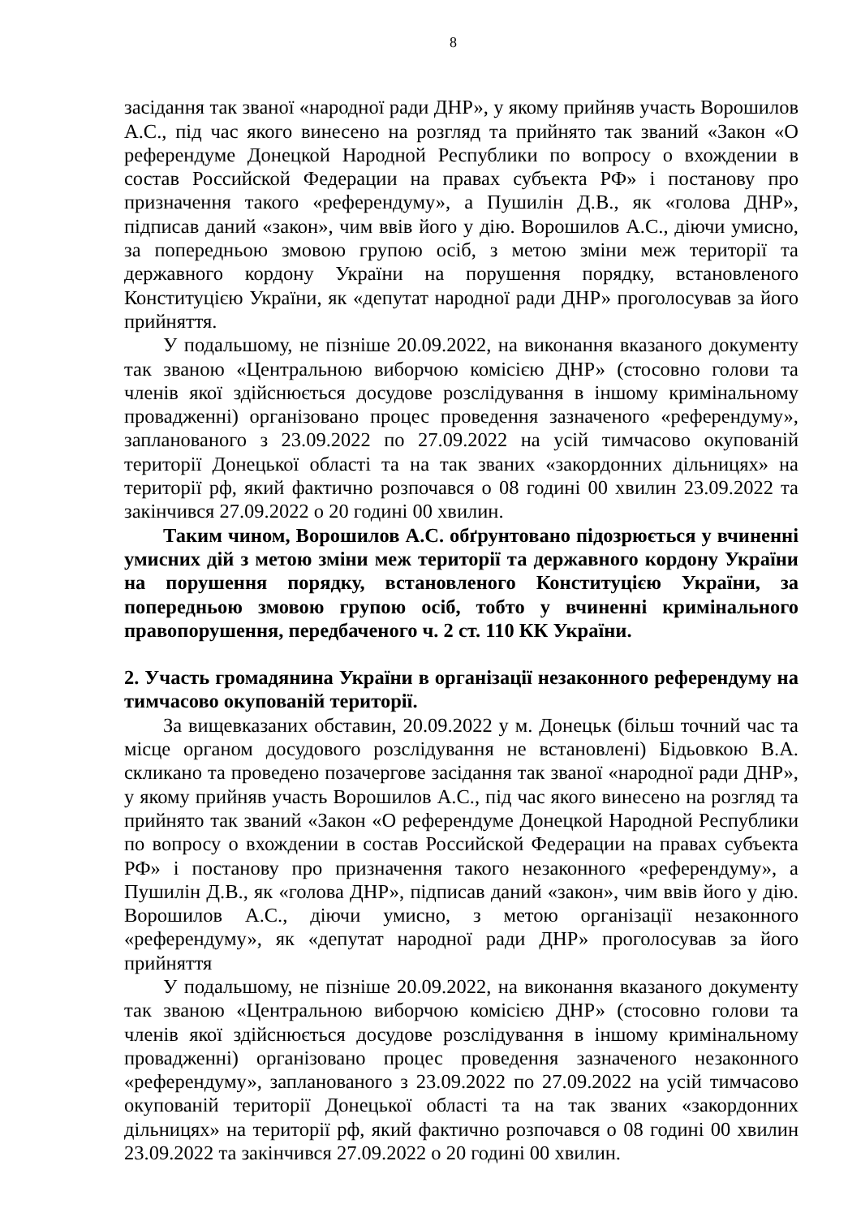8
засідання так званої «народної ради ДНР», у якому прийняв участь Ворошилов А.С., під час якого винесено на розгляд та прийнято так званий «Закон «О референдуме Донецкой Народной Республики по вопросу о вхождении в состав Российской Федерации на правах субъекта РФ» і постанову про призначення такого «референдуму», а Пушилін Д.В., як «голова ДНР», підписав даний «закон», чим ввів його у дію. Ворошилов А.С., діючи умисно, за попередньою змовою групою осіб, з метою зміни меж території та державного кордону України на порушення порядку, встановленого Конституцією України, як «депутат народної ради ДНР» проголосував за його прийняття.
У подальшому, не пізніше 20.09.2022, на виконання вказаного документу так званою «Центральною виборчою комісією ДНР» (стосовно голови та членів якої здійснюється досудове розслідування в іншому кримінальному провадженні) організовано процес проведення зазначеного «референдуму», запланованого з 23.09.2022 по 27.09.2022 на усій тимчасово окупованій території Донецької області та на так званих «закордонних дільницях» на території рф, який фактично розпочався о 08 годині 00 хвилин 23.09.2022 та закінчився 27.09.2022 о 20 годині 00 хвилин.
Таким чином, Ворошилов А.С. обґрунтовано підозрюється у вчиненні умисних дій з метою зміни меж території та державного кордону України на порушення порядку, встановленого Конституцією України, за попередньою змовою групою осіб, тобто у вчиненні кримінального правопорушення, передбаченого ч. 2 ст. 110 КК України.
2. Участь громадянина України в організації незаконного референдуму на тимчасово окупованій території.
За вищевказаних обставин, 20.09.2022 у м. Донецьк (більш точний час та місце органом досудового розслідування не встановлені) Бідьовкою В.А. скликано та проведено позачергове засідання так званої «народної ради ДНР», у якому прийняв участь Ворошилов А.С., під час якого винесено на розгляд та прийнято так званий «Закон «О референдуме Донецкой Народной Республики по вопросу о вхождении в состав Российской Федерации на правах субъекта РФ» і постанову про призначення такого незаконного «референдуму», а Пушилін Д.В., як «голова ДНР», підписав даний «закон», чим ввів його у дію. Ворошилов А.С., діючи умисно, з метою організації незаконного «референдуму», як «депутат народної ради ДНР» проголосував за його прийняття
У подальшому, не пізніше 20.09.2022, на виконання вказаного документу так званою «Центральною виборчою комісією ДНР» (стосовно голови та членів якої здійснюється досудове розслідування в іншому кримінальному провадженні) організовано процес проведення зазначеного незаконного «референдуму», запланованого з 23.09.2022 по 27.09.2022 на усій тимчасово окупованій території Донецької області та на так званих «закордонних дільницях» на території рф, який фактично розпочався о 08 годині 00 хвилин 23.09.2022 та закінчився 27.09.2022 о 20 годині 00 хвилин.